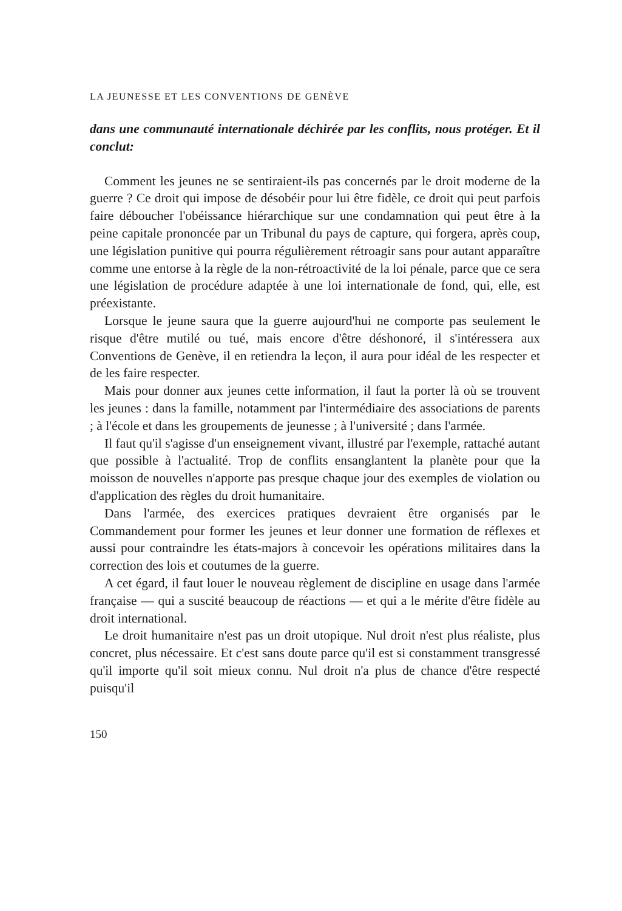LA JEUNESSE ET LES CONVENTIONS DE GENÈVE
dans une communauté internationale déchirée par les conflits, nous protéger. Et il conclut:
Comment les jeunes ne se sentiraient-ils pas concernés par le droit moderne de la guerre ? Ce droit qui impose de désobéir pour lui être fidèle, ce droit qui peut parfois faire déboucher l'obéissance hiérarchique sur une condamnation qui peut être à la peine capitale prononcée par un Tribunal du pays de capture, qui forgera, après coup, une législation punitive qui pourra régulièrement rétroagir sans pour autant apparaître comme une entorse à la règle de la non-rétroactivité de la loi pénale, parce que ce sera une législation de procédure adaptée à une loi internationale de fond, qui, elle, est préexistante.
Lorsque le jeune saura que la guerre aujourd'hui ne comporte pas seulement le risque d'être mutilé ou tué, mais encore d'être déshonoré, il s'intéressera aux Conventions de Genève, il en retiendra la leçon, il aura pour idéal de les respecter et de les faire respecter.
Mais pour donner aux jeunes cette information, il faut la porter là où se trouvent les jeunes : dans la famille, notamment par l'intermédiaire des associations de parents ; à l'école et dans les groupements de jeunesse ; à l'université ; dans l'armée.
Il faut qu'il s'agisse d'un enseignement vivant, illustré par l'exemple, rattaché autant que possible à l'actualité. Trop de conflits ensanglantent la planète pour que la moisson de nouvelles n'apporte pas presque chaque jour des exemples de violation ou d'application des règles du droit humanitaire.
Dans l'armée, des exercices pratiques devraient être organisés par le Commandement pour former les jeunes et leur donner une formation de réflexes et aussi pour contraindre les états-majors à concevoir les opérations militaires dans la correction des lois et coutumes de la guerre.
A cet égard, il faut louer le nouveau règlement de discipline en usage dans l'armée française — qui a suscité beaucoup de réactions — et qui a le mérite d'être fidèle au droit international.
Le droit humanitaire n'est pas un droit utopique. Nul droit n'est plus réaliste, plus concret, plus nécessaire. Et c'est sans doute parce qu'il est si constamment transgressé qu'il importe qu'il soit mieux connu. Nul droit n'a plus de chance d'être respecté puisqu'il
150